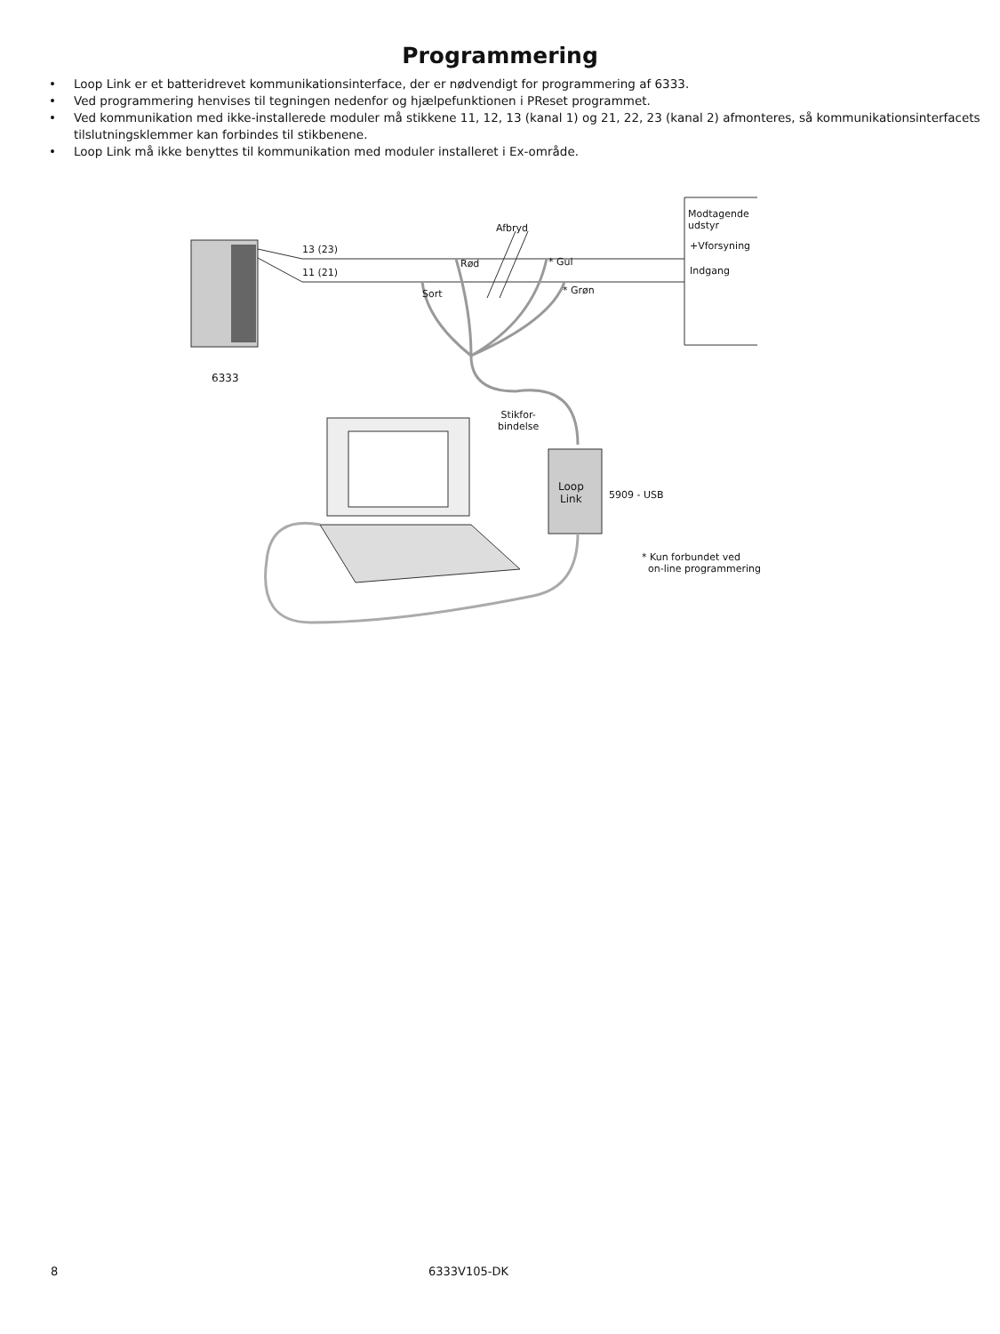Programmering
• Loop Link er et batteridrevet kommunikationsinterface, der er nødvendigt for programmering af 6333.
• Ved programmering henvises til tegningen nedenfor og hjælpefunktionen i PReset programmet.
• Ved kommunikation med ikke-installerede moduler må stikkene 11, 12, 13 (kanal 1) og 21, 22, 23 (kanal 2) afmonteres, så kommunikationsinterfacets tilslutningsklemmer kan forbindes til stikbenene.
• Loop Link må ikke benyttes til kommunikation med moduler installeret i Ex-område.
Afbryd
Modtagende
udstyr
13 (23)
11 (21)
+Vforsyning
Indgang
Rød * Gul
Sort * Grøn
6333
Stikfor-
bindelse
Loop
Link
5909 - USB
* Kun forbundet ved
on-line programmering
8 6333V105-DK